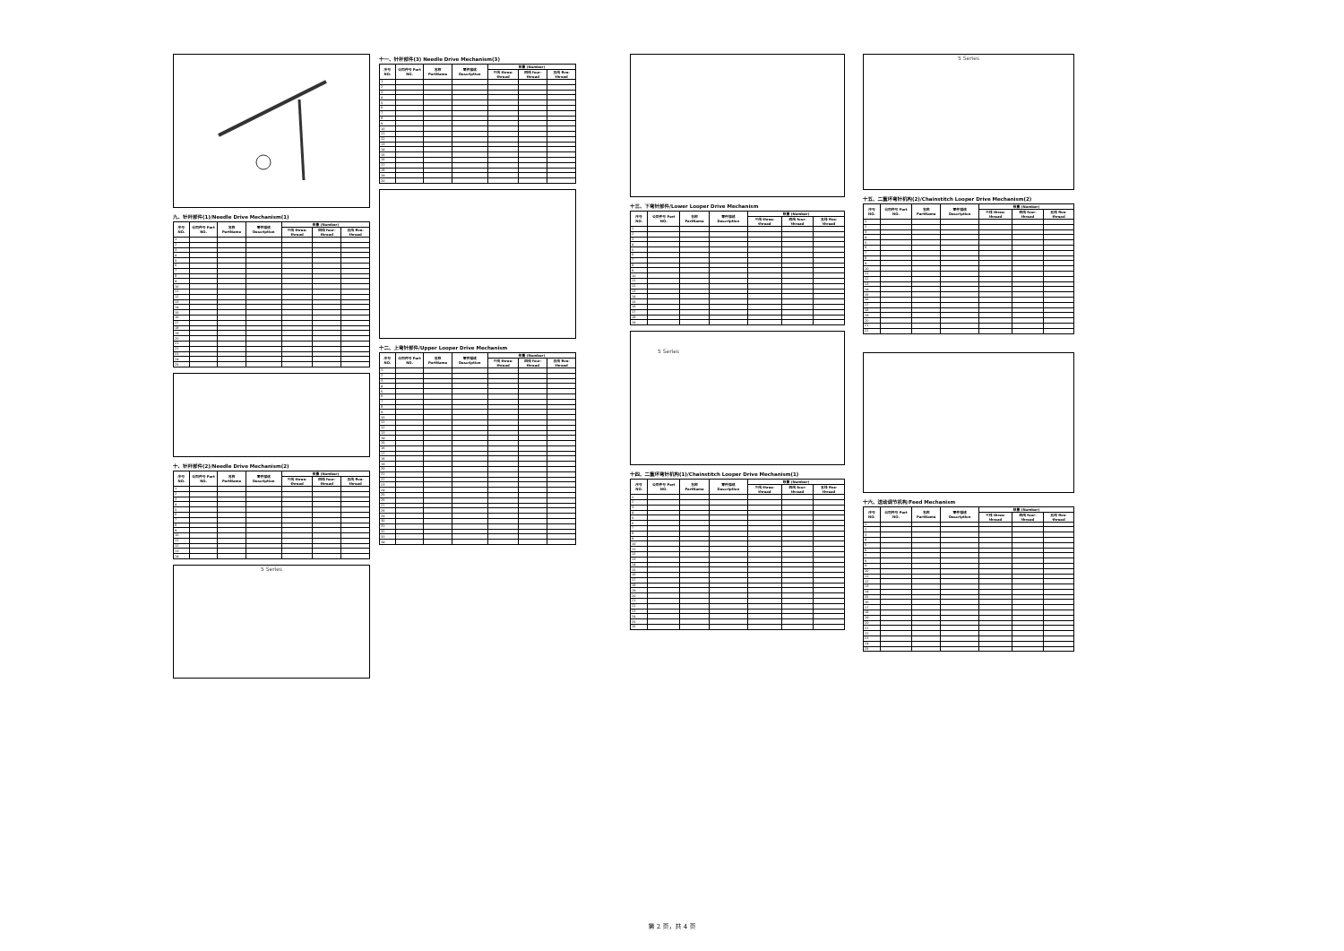九、针杆部件(1)/Needle Drive Mechanism(1)
| 序号 NO. | 公司件号 Part NO. | 名称 PartName | 零件描述 Description | 数量 (Number) | | |
| --- | --- | --- | --- | --- | --- | --- |
| | | | | 三线 three-thread | 四线 four-thread | 五线 five-thread |
| 1 | | | | | | |
| 2 | | | | | | |
| 3 | | | | | | |
| 4 | | | | | | |
| 5 | | | | | | |
| 6 | | | | | | |
| 7 | | | | | | |
| 8 | | | | | | |
| 9 | | | | | | |
| 10 | | | | | | |
| 11 | | | | | | |
| 12 | | | | | | |
| 13 | | | | | | |
| 14 | | | | | | |
| 15 | | | | | | |
| 16 | | | | | | |
| 17 | | | | | | |
| 18 | | | | | | |
| 19 | | | | | | |
| 20 | | | | | | |
| 21 | | | | | | |
| 22 | | | | | | |
| 23 | | | | | | |
| 24 | | | | | | |
| 25 | | | | | | |
十、针杆部件(2)/Needle Drive Mechanism(2)
| 序号 NO. | 公司件号 Part NO. | 名称 PartName | 零件描述 Description | 数量 (Number) | | |
| --- | --- | --- | --- | --- | --- | --- |
| | | | | 三线 three-thread | 四线 four-thread | 五线 five-thread |
| 1 | | | | | | |
| 2 | | | | | | |
| 3 | | | | | | |
| 4 | | | | | | |
| 5 | | | | | | |
| 6 | | | | | | |
| 7 | | | | | | |
| 8 | | | | | | |
| 9 | | | | | | |
| 10 | | | | | | |
| 11 | | | | | | |
| 12 | | | | | | |
| 13 | | | | | | |
| 14 | | | | | | |
5 Series
十一、针杆部件(3) Needle Drive Mechanism(3)
| 序号 NO. | 公司件号 Part NO. | 名称 PartName | 零件描述 Description | 数量 (Number) | | |
| --- | --- | --- | --- | --- | --- | --- |
| | | | | 三线 three-thread | 四线 four-thread | 五线 five-thread |
| 1 | | | | | | |
| 2 | | | | | | |
| 3 | | | | | | |
| 4 | | | | | | |
| 5 | | | | | | |
| 6 | | | | | | |
| 7 | | | | | | |
| 8 | | | | | | |
| 9 | | | | | | |
| 10 | | | | | | |
| 11 | | | | | | |
| 12 | | | | | | |
| 13 | | | | | | |
| 14 | | | | | | |
| 15 | | | | | | |
| 16 | | | | | | |
| 17 | | | | | | |
| 18 | | | | | | |
| 19 | | | | | | |
| 20 | | | | | | |
十二、上弯针部件/Upper Looper Drive Mechanism
| 序号 NO. | 公司件号 Part NO. | 名称 PartName | 零件描述 Description | 数量 (Number) | | |
| --- | --- | --- | --- | --- | --- | --- |
| | | | | 三线 three-thread | 四线 four-thread | 五线 five-thread |
| 1 | | | | | | |
| 2 | | | | | | |
| 3 | | | | | | |
| 4 | | | | | | |
| 5 | | | | | | |
| 6 | | | | | | |
| 7 | | | | | | |
| 8 | | | | | | |
| 9 | | | | | | |
| 10 | | | | | | |
| 11 | | | | | | |
| 12 | | | | | | |
| 13 | | | | | | |
| 14 | | | | | | |
| 15 | | | | | | |
| 16 | | | | | | |
| 17 | | | | | | |
| 18 | | | | | | |
| 19 | | | | | | |
| 20 | | | | | | |
| 21 | | | | | | |
| 22 | | | | | | |
| 23 | | | | | | |
| 24 | | | | | | |
| 25 | | | | | | |
| 26 | | | | | | |
| 27 | | | | | | |
| 28 | | | | | | |
| 29 | | | | | | |
| 30 | | | | | | |
| 31 | | | | | | |
| 32 | | | | | | |
| 33 | | | | | | |
| 34 | | | | | | |
十三、下弯针部件/Lower Looper Drive Mechanism
| 序号 NO. | 公司件号 Part NO. | 名称 PartName | 零件描述 Description | 数量 (Number) | | |
| --- | --- | --- | --- | --- | --- | --- |
| | | | | 三线 three-thread | 四线 four-thread | 五线 five-thread |
| 1 | | | | | | |
| 2 | | | | | | |
| 3 | | | | | | |
| 4 | | | | | | |
| 5 | | | | | | |
| 6 | | | | | | |
| 7 | | | | | | |
| 8 | | | | | | |
| 9 | | | | | | |
| 10 | | | | | | |
| 11 | | | | | | |
| 12 | | | | | | |
| 13 | | | | | | |
| 14 | | | | | | |
| 15 | | | | | | |
| 16 | | | | | | |
| 17 | | | | | | |
| 18 | | | | | | |
| 19 | | | | | | |
5 Series
十四、二重环弯针机构(1)/Chainstitch Looper Drive Mechanism(1)
| 序号 NO. | 公司件号 Part NO. | 名称 PartName | 零件描述 Description | 数量 (Number) | | |
| --- | --- | --- | --- | --- | --- | --- |
| | | | | 三线 three-thread | 四线 four-thread | 五线 five-thread |
| 1 | | | | | | |
| 2 | | | | | | |
| 3 | | | | | | |
| 4 | | | | | | |
| 5 | | | | | | |
| 6 | | | | | | |
| 7 | | | | | | |
| 8 | | | | | | |
| 9 | | | | | | |
| 10 | | | | | | |
| 11 | | | | | | |
| 12 | | | | | | |
| 13 | | | | | | |
| 14 | | | | | | |
| 15 | | | | | | |
| 16 | | | | | | |
| 17 | | | | | | |
| 18 | | | | | | |
| 19 | | | | | | |
| 20 | | | | | | |
| 21 | | | | | | |
| 22 | | | | | | |
| 23 | | | | | | |
| 24 | | | | | | |
| 25 | | | | | | |
| 26 | | | | | | |
5 Series
十五、二重环弯针机构(2)/Chainstitch Looper Drive Mechanism(2)
| 序号 NO. | 公司件号 Part NO. | 名称 PartName | 零件描述 Description | 数量 (Number) | | |
| --- | --- | --- | --- | --- | --- | --- |
| | | | | 三线 three-thread | 四线 four-thread | 五线 five-thread |
| 1 | | | | | | |
| 2 | | | | | | |
| 3 | | | | | | |
| 4 | | | | | | |
| 5 | | | | | | |
| 6 | | | | | | |
| 7 | | | | | | |
| 8 | | | | | | |
| 9 | | | | | | |
| 10 | | | | | | |
| 11 | | | | | | |
| 12 | | | | | | |
| 13 | | | | | | |
| 14 | | | | | | |
| 15 | | | | | | |
| 16 | | | | | | |
| 17 | | | | | | |
| 18 | | | | | | |
| 19 | | | | | | |
| 20 | | | | | | |
| 21 | | | | | | |
| 22 | | | | | | |
十六、送动调节机构/Feed Mechanism
| 序号 NO. | 公司件号 Part NO. | 名称 PartName | 零件描述 Description | 数量 (Number) | | |
| --- | --- | --- | --- | --- | --- | --- |
| | | | | 三线 three-thread | 四线 four-thread | 五线 five-thread |
| 1 | | | | | | |
| 2 | | | | | | |
| 3 | | | | | | |
| 4 | | | | | | |
| 5 | | | | | | |
| 6 | | | | | | |
| 7 | | | | | | |
| 8 | | | | | | |
| 9 | | | | | | |
| 10 | | | | | | |
| 11 | | | | | | |
| 12 | | | | | | |
| 13 | | | | | | |
| 14 | | | | | | |
| 15 | | | | | | |
| 16 | | | | | | |
| 17 | | | | | | |
| 18 | | | | | | |
| 19 | | | | | | |
| 20 | | | | | | |
| 21 | | | | | | |
| 22 | | | | | | |
| 23 | | | | | | |
| 24 | | | | | | |
| 25 | | | | | | |
第 2 页，共 4 页